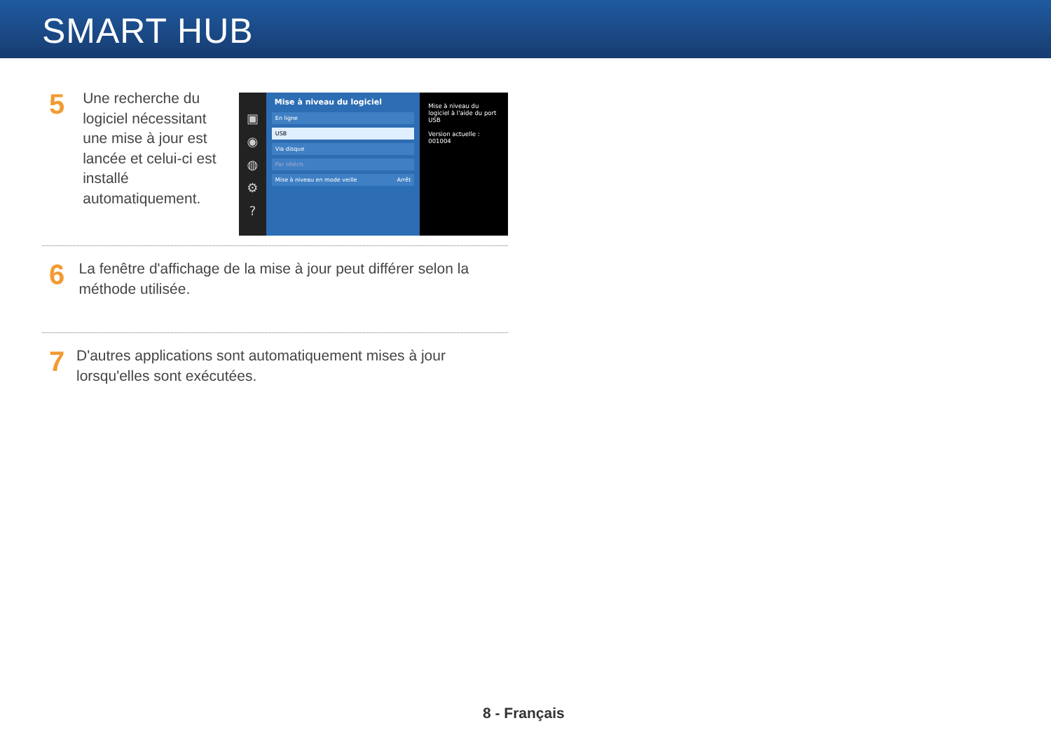SMART HUB
5
Une recherche du logiciel nécessitant une mise à jour est lancée et celui-ci est installé automatiquement.
▣
◉
◍
⚙
?
Mise à niveau du logiciel
En ligne
USB
Via disque
Par téléch.
Mise à niveau en mode veille Arrêt
Mise à niveau du logiciel à l'aide du port USB
Version actuelle : 001004
6
La fenêtre d'affichage de la mise à jour peut différer selon la méthode utilisée.
7
D'autres applications sont automatiquement mises à jour lorsqu'elles sont exécutées.
8 - Français